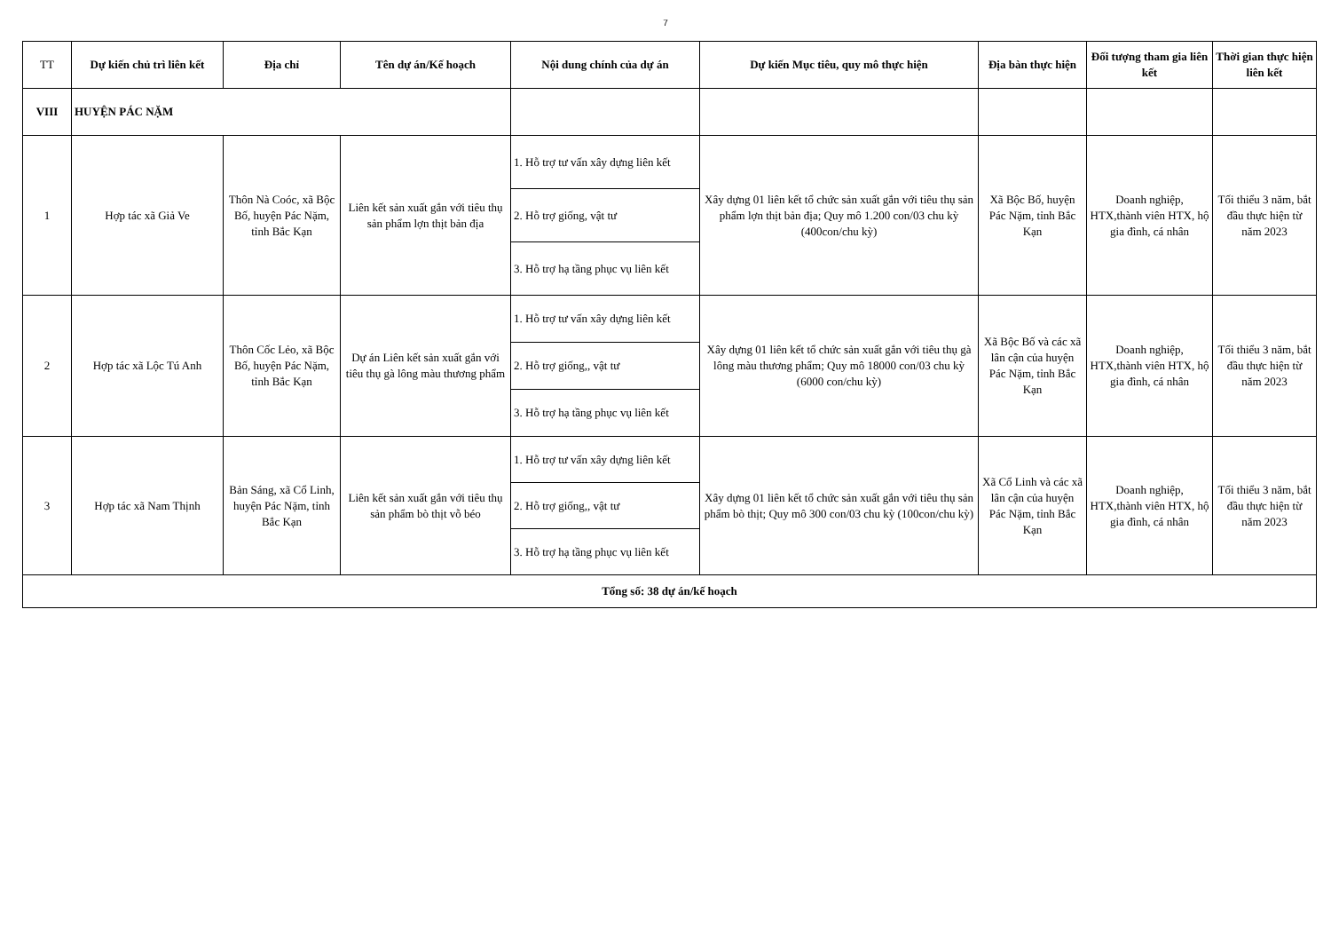7
| TT | Dự kiến chủ trì liên kết | Địa chỉ | Tên dự án/Kế hoạch | Nội dung chính của dự án | Dự kiến Mục tiêu, quy mô thực hiện | Địa bàn thực hiện | Đối tượng tham gia liên kết | Thời gian thực hiện liên kết |
| VIII | HUYỆN PÁC NẶM | | | | | | | |
| 1 | Hợp tác xã Giả Ve | Thôn Nà Coóc, xã Bộc Bố, huyện Pác Nặm, tỉnh Bắc Kạn | Liên kết sản xuất gắn với tiêu thụ sản phẩm lợn thịt bản địa | 1. Hỗ trợ tư vấn xây dựng liên kết | Xây dựng 01 liên kết tổ chức sản xuất gắn với tiêu thụ sản phẩm lợn thịt bản địa; Quy mô 1.200 con/03 chu kỳ (400con/chu kỳ) | Xã Bộc Bố, huyện Pác Nặm, tỉnh Bắc Kạn | Doanh nghiệp, HTX,thành viên HTX, hộ gia đình, cá nhân | Tối thiểu 3 năm, bắt đầu thực hiện từ năm 2023 |
| | | | | 2. Hỗ trợ giống, vật tư | | | | |
| | | | | 3. Hỗ trợ hạ tầng phục vụ liên kết | | | | |
| 2 | Hợp tác xã Lộc Tú Anh | Thôn Cốc Lẻo, xã Bộc Bố, huyện Pác Nặm, tỉnh Bắc Kạn | Dự án Liên kết sản xuất gắn với tiêu thụ gà lông màu thương phẩm | 1. Hỗ trợ tư vấn xây dựng liên kết | Xây dựng 01 liên kết tổ chức sản xuất gắn với tiêu thụ gà lông màu thương phẩm; Quy mô 18000 con/03 chu kỳ (6000 con/chu kỳ) | Xã Bộc Bố và các xã lân cận của huyện Pác Nặm, tỉnh Bắc Kạn | Doanh nghiệp, HTX,thành viên HTX, hộ gia đình, cá nhân | Tối thiểu 3 năm, bắt đầu thực hiện từ năm 2023 |
| | | | | 2. Hỗ trợ giống,, vật tư | | | | |
| | | | | 3. Hỗ trợ hạ tầng phục vụ liên kết | | | | |
| 3 | Hợp tác xã Nam Thịnh | Bản Sáng, xã Cổ Linh, huyện Pác Nặm, tỉnh Bắc Kạn | Liên kết sản xuất gắn với tiêu thụ sản phẩm bò thịt vỗ béo | 1. Hỗ trợ tư vấn xây dựng liên kết | Xây dựng 01 liên kết tổ chức sản xuất gắn với tiêu thụ sản phẩm bò thịt; Quy mô 300 con/03 chu kỳ (100con/chu kỳ) | Xã Cổ Linh và các xã lân cận của huyện Pác Nặm, tỉnh Bắc Kạn | Doanh nghiệp, HTX,thành viên HTX, hộ gia đình, cá nhân | Tối thiểu 3 năm, bắt đầu thực hiện từ năm 2023 |
| | | | | 2. Hỗ trợ giống,, vật tư | | | | |
| | | | | 3. Hỗ trợ hạ tầng phục vụ liên kết | | | | |
| Tổng số: 38 dự án/kế hoạch | | | | | | | | |